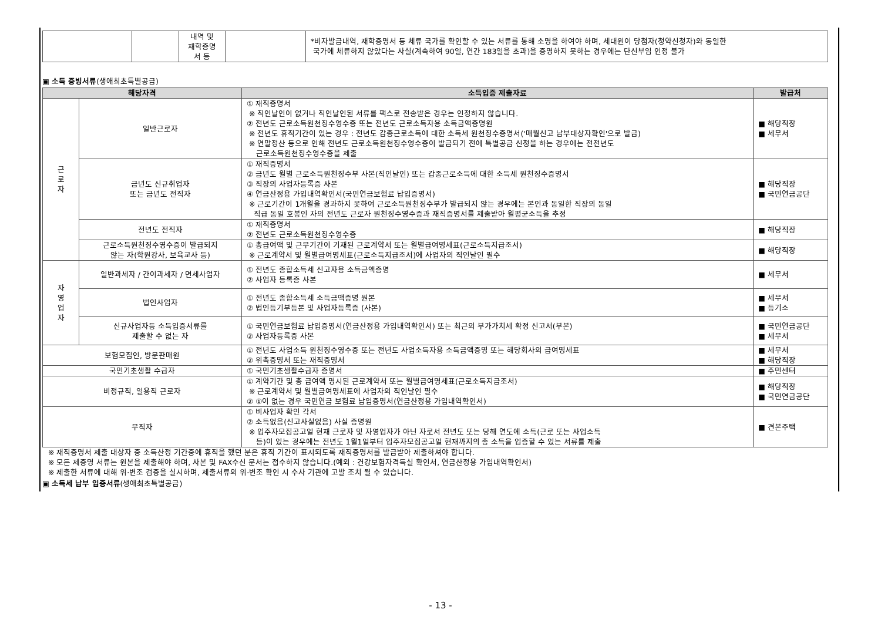| | | 내역 및 재학증명 서 등 | | *비자발급내역, 재학증명서 등 체류 국가를 확인할 수 있는 서류를 통해 소명을 하여야 하며, 세대원이 당첨자(청약신청자)와 동일한 국가에 체류하지 않았다는 사실(계속하여 90일, 연간 183일을 초과)을 증명하지 못하는 경우에는 단신부임 인정 불가 |
▣ 소득 증빙서류(생애최초특별공급)
| 해당자격 | | 소득입증 제출자료 | 발급처 |
| --- | --- | --- | --- |
| 근 로 자 | 일반근로자 | ① 재직증명서 ※ 직인날인이 없거나 직인날인된 서류를 팩스로 전송받은 경우는 인정하지 않습니다. ② 전년도 근로소득원천징수영수증 또는 전년도 근로소득자용 소득금액증명원 ※ 전년도 휴직기간이 있는 경우 : 전년도 갑종근로소득에 대한 소득세 원천징수증명서('매월신고 납부대상자확인'으로 발급) ※ 연말정산 등으로 인해 전년도 근로소득원천징수영수증이 발급되기 전에 특별공급 신청을 하는 경우에는 전전년도 근로소득원천징수영수증을 제출 | ■ 해당직장 ■ 세무서 |
| | 금년도 신규취업자 또는 금년도 전직자 | ① 재직증명서 ② 금년도 월별 근로소득원천징수부 사본(직인날인) 또는 갑종근로소득에 대한 소득세 원천징수증명서 ③ 직장의 사업자등록증 사본 ④ 연금산정용 가입내역확인서(국민연금보험료 납입증명서) ※ 근로기간이 1개월을 경과하지 못하여 근로소득원천징수부가 발급되지 않는 경우에는 본인과 동일한 직장의 동일 직급 동일 호봉인 자의 전년도 근로자 원천징수영수증과 재직증명서를 제출받아 월평균소득을 추정 | ■ 해당직장 ■ 국민연금공단 |
| | 전년도 전직자 | ① 재직증명서 ② 전년도 근로소득원천징수영수증 | ■ 해당직장 |
| | 근로소득원천징수영수증이 발급되지 않는 자(학원강사, 보육교사 등) | ① 총급여액 및 근무기간이 기재된 근로계약서 또는 월별급여명세표(근로소득지급조서) ※ 근로계약서 및 월별급여명세표(근로소득지급조서)에 사업자의 직인날인 필수 | ■ 해당직장 |
| 자 영 업 자 | 일반과세자 / 간이과세자 / 면세사업자 | ① 전년도 종합소득세 신고자용 소득금액증명 ② 사업자 등록증 사본 | ■ 세무서 |
| | 법인사업자 | ① 전년도 종합소득세 소득금액증명 원본 ② 법인등기부등본 및 사업자등록증 (사본) | ■ 세무서 ■ 등기소 |
| | 신규사업자등 소득입증서류를 제출할 수 없는 자 | ① 국민연금보험료 납입증명서(연금산정용 가입내역확인서) 또는 최근의 부가가치세 확정 신고서(부본) ② 사업자등록증 사본 | ■ 국민연금공단 ■ 세무서 |
| 보험모집인, 방문판매원 | | ① 전년도 사업소득 원천징수영수증 또는 전년도 사업소득자용 소득금액증명 또는 해당회사의 급여명세표 ② 위촉증명서 또는 재직증명서 | ■ 세무서 ■ 해당직장 |
| 국민기초생활 수급자 | | ① 국민기초생활수급자 증명서 | ■ 주민센터 |
| 비정규직, 일용직 근로자 | | ① 계약기간 및 총 급여액 명시된 근로계약서 또는 월별급여명세표(근로소득지급조서) ※ 근로계약서 및 월별급여명세표에 사업자의 직인날인 필수 ② ①이 없는 경우 국민연금 보험료 납입증명서(연금산정용 가입내역확인서) | ■ 해당직장 ■ 국민연금공단 |
| 무직자 | | ① 비사업자 확인 각서 ② 소득없음(신고사실없음) 사실 증명원 ※ 입주자모집공고일 현재 근로자 및 자영업자가 아닌 자로서 전년도 또는 당해 연도에 소득(근로 또는 사업소득 등)이 있는 경우에는 전년도 1월1일부터 입주자모집공고일 현재까지의 총 소득을 입증할 수 있는 서류를 제출 | ■ 견본주택 |
※ 재직증명서 제출 대상자 중 소득산정 기간중에 휴직을 했던 분은 휴직 기간이 표시되도록 재직증명서를 발급받아 제출하셔야 합니다.
※ 모든 제증명 서류는 원본을 제출해야 하며, 사본 및 FAX수신 문서는 접수하지 않습니다.(예외 : 건강보험자격득실 확인서, 연금산정용 가입내역확인서)
※ 제출한 서류에 대해 위·변조 검증을 실시하며, 제출서류의 위·변조 확인 시 수사 기관에 고발 조치 될 수 있습니다.
▣ 소득세 납부 입증서류(생애최초특별공급)
- 13 -